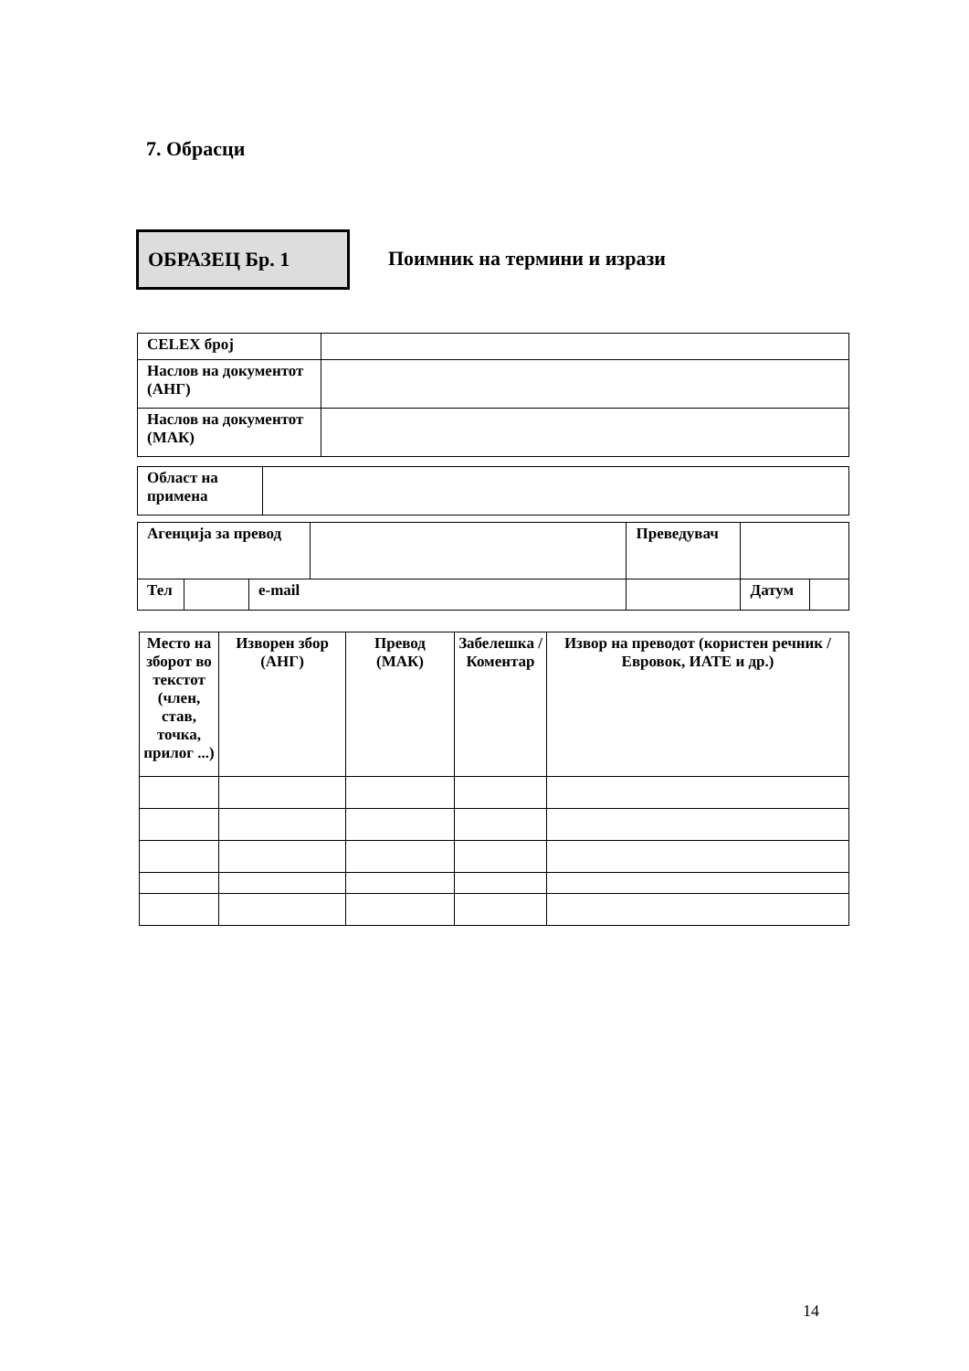7. Обрасци
ОБРАЗЕЦ Бр. 1
Поимник на термини и изрази
| CELEX број | |
| Наслов на документот (АНГ) | |
| Наслов на документот (МАК) | |
| Област на примена | |
| Агенција за превод | | | | | Преведувач | | |
| Тел | | e-mail | | | | Датум | |
| Место на зборот во текстот (член, став, точка, прилог ...) | Изворен збор (АНГ) | Превод (МАК) | Забелешка / Коментар | Извор на преводот (користен речник / Евровок, ИАТЕ и др.) |
14